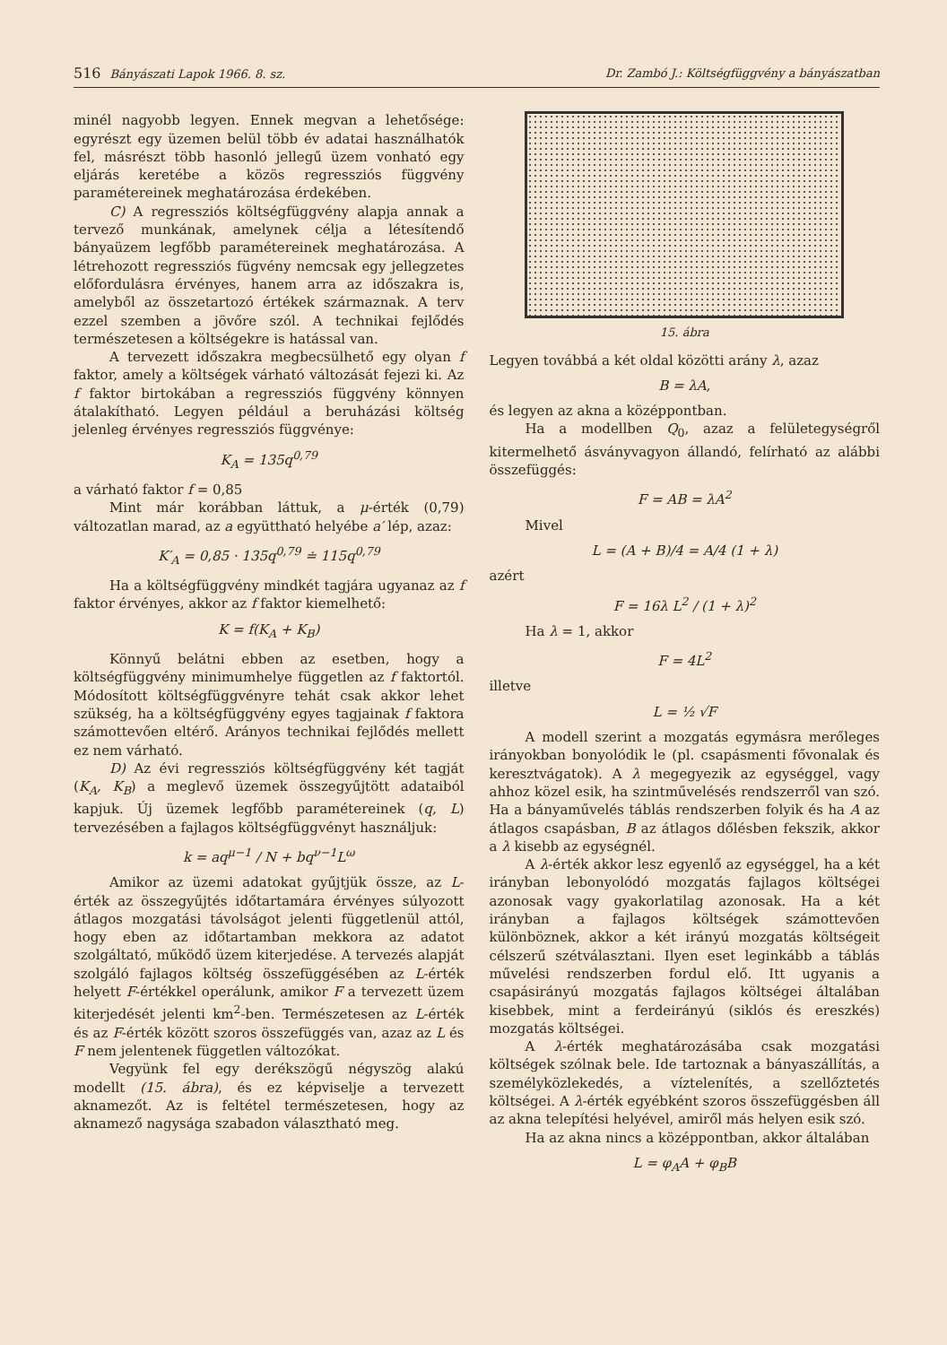516 Bányászati Lapok 1966. 8. sz. Dr. Zambó J.: Költségfüggvény a bányászatban
minél nagyobb legyen. Ennek megvan a lehetősége: egyrészt egy üzemen belül több év adatai használhatók fel, másrészt több hasonló jellegű üzem vonható egy eljárás keretébe a közös regressziós függvény paramétereinek meghatározása érdekében.
C) A regressziós költségfüggvény alapja annak a tervező munkának, amelynek célja a létesítendő bányaüzem legfőbb paramétereinek meghatározása. A létrehozott regressziós fügvény nemcsak egy jellegzetes előfordulásra érvényes, hanem arra az időszakra is, amelyből az összetartozó értékek származnak. A terv ezzel szemben a jövőre szól. A technikai fejlődés természetesen a költségekre is hatással van.
A tervezett időszakra megbecsülhető egy olyan f faktor, amely a költségek várható változását fejezi ki. Az f faktor birtokában a regressziós függvény könnyen átalakítható. Legyen például a beruházási költség jelenleg érvényes regressziós függvénye:
K<sub>A</sub> = 135q<sup>0,79</sup>
a várható faktor f = 0,85
Mint már korábban láttuk, a μ-érték (0,79) változatlan marad, az a együttható helyébe a′ lép, azaz:
K′<sub>A</sub> = 0,85 · 135q<sup>0,79</sup> ≐ 115q<sup>0,79</sup>
Ha a költségfüggvény mindkét tagjára ugyanaz az f faktor érvényes, akkor az f faktor kiemelhető:
K = f(K<sub>A</sub> + K<sub>B</sub>)
Könnyű belátni ebben az esetben, hogy a költségfüggvény minimumhelye független az f faktortól. Módosított költségfüggvényre tehát csak akkor lehet szükség, ha a költségfüggvény egyes tagjainak f faktora számottevően eltérő. Arányos technikai fejlődés mellett ez nem várható.
D) Az évi regressziós költségfüggvény két tagját (K<sub>A</sub>, K<sub>B</sub>) a meglevő üzemek összegyűjtött adataiból kapjuk. Új üzemek legfőbb paramétereinek (q, L) tervezésében a fajlagos költségfüggvényt használjuk:
k = aq<sup>μ−1</sup> / N + bq<sup>ν−1</sup>L<sup>ω</sup>
Amikor az üzemi adatokat gyűjtjük össze, az L-érték az összegyűjtés időtartamára érvényes súlyozott átlagos mozgatási távolságot jelenti függetlenül attól, hogy eben az időtartamban mekkora az adatot szolgáltató, működő üzem kiterjedése. A tervezés alapját szolgáló fajlagos költség összefüggésében az L-érték helyett F-értékkel operálunk, amikor F a tervezett üzem kiterjedését jelenti km<sup>2</sup>-ben. Természetesen az L-érték és az F-érték között szoros összefüggés van, azaz az L és F nem jelentenek független változókat.
Vegyünk fel egy derékszögű négyszög alakú modellt (15. ábra), és ez képviselje a tervezett aknamezőt. Az is feltétel természetesen, hogy az aknamező nagysága szabadon választható meg.
15. ábra
Legyen továbbá a két oldal közötti arány λ, azaz
B = λA,
és legyen az akna a középpontban.
Ha a modellben Q<sub>0</sub>, azaz a felületegységről kitermelhető ásványvagyon állandó, felírható az alábbi összefüggés:
F = AB = λA<sup>2</sup>
Mivel
L = (A + B)/4 = A/4 (1 + λ)
azért
F = 16λ L<sup>2</sup> / (1 + λ)<sup>2</sup>
Ha λ = 1, akkor
F = 4L<sup>2</sup>
illetve
L = ½ √F
A modell szerint a mozgatás egymásra merőleges irányokban bonyolódik le (pl. csapásmenti fővonalak és keresztvágatok). A λ megegyezik az egységgel, vagy ahhoz közel esik, ha szintművelésés rendszerről van szó. Ha a bányaművelés táblás rendszerben folyik és ha A az átlagos csapásban, B az átlagos dőlésben fekszik, akkor a λ kisebb az egységnél.
A λ-érték akkor lesz egyenlő az egységgel, ha a két irányban lebonyolódó mozgatás fajlagos költségei azonosak vagy gyakorlatilag azonosak. Ha a két irányban a fajlagos költségek számottevően különböznek, akkor a két irányú mozgatás költségeit célszerű szétválasztani. Ilyen eset leginkább a táblás művelési rendszerben fordul elő. Itt ugyanis a csapásirányú mozgatás fajlagos költségei általában kisebbek, mint a ferdeirányú (siklós és ereszkés) mozgatás költségei.
A λ-érték meghatározásába csak mozgatási költségek szólnak bele. Ide tartoznak a bányaszállítás, a személyközlekedés, a víztelenítés, a szellőztetés költségei. A λ-érték egyébként szoros összefüggésben áll az akna telepítési helyével, amiről más helyen esik szó.
Ha az akna nincs a középpontban, akkor általában
L = φ<sub>A</sub>A + φ<sub>B</sub>B